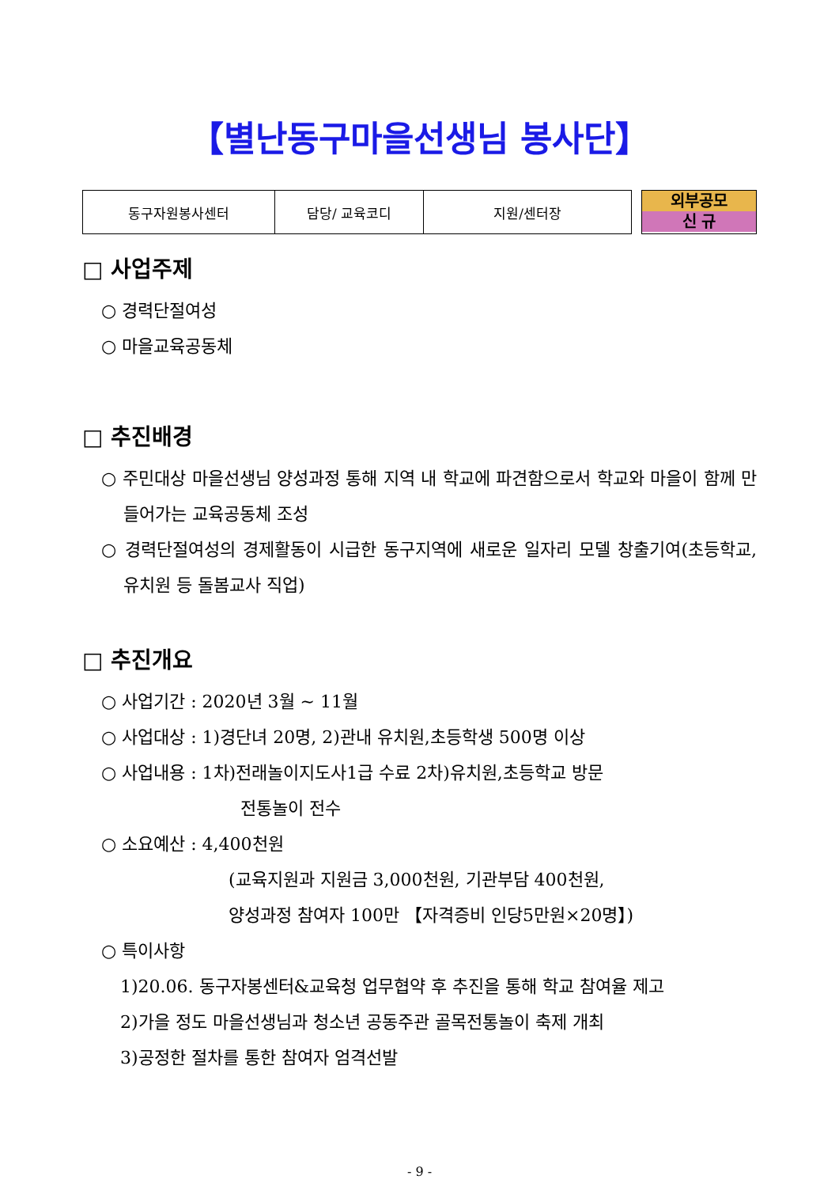【별난동구마을선생님 봉사단】
| 동구자원봉사센터 | 담당/ 교육코디 | 지원/센터장 |
외부공모
신 규
□ 사업주제
○ 경력단절여성
○ 마을교육공동체
□ 추진배경
○ 주민대상 마을선생님 양성과정 통해 지역 내 학교에 파견함으로서 학교와 마을이 함께 만들어가는 교육공동체 조성
○ 경력단절여성의 경제활동이 시급한 동구지역에 새로운 일자리 모델 창출기여(초등학교, 유치원 등 돌봄교사 직업)
□ 추진개요
○ 사업기간 : 2020년 3월 ~ 11월
○ 사업대상 : 1)경단녀 20명, 2)관내 유치원,초등학생 500명 이상
○ 사업내용 : 1차)전래놀이지도사1급 수료 2차)유치원,초등학교 방문
전통놀이 전수
○ 소요예산 : 4,400천원
(교육지원과 지원금 3,000천원, 기관부담 400천원,
양성과정 참여자 100만 【자격증비 인당5만원×20명】)
○ 특이사항
1)20.06. 동구자봉센터&교육청 업무협약 후 추진을 통해 학교 참여율 제고
2)가을 정도 마을선생님과 청소년 공동주관 골목전통놀이 축제 개최
3)공정한 절차를 통한 참여자 엄격선발
- 9 -